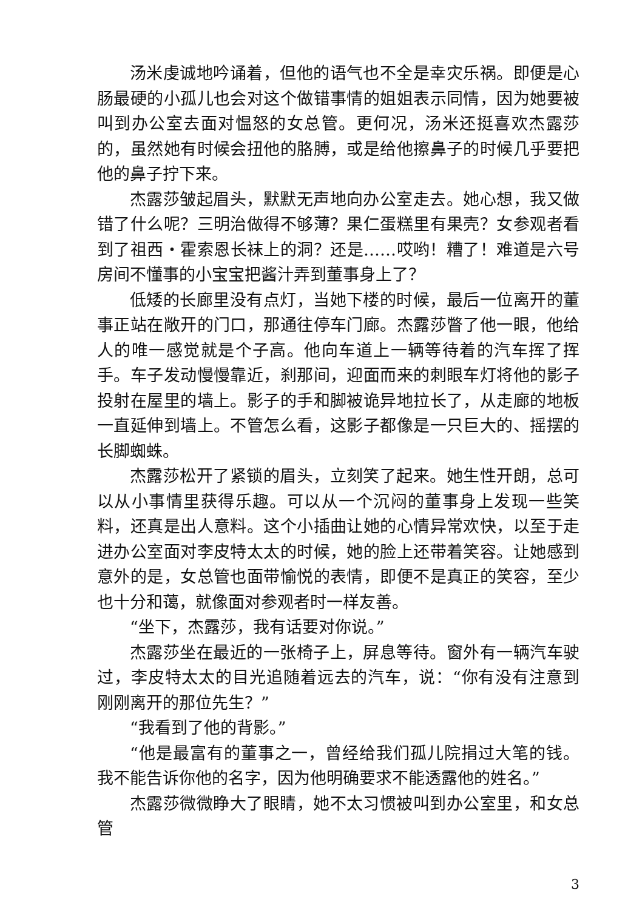汤米虔诚地吟诵着，但他的语气也不全是幸灾乐祸。即便是心肠最硬的小孤儿也会对这个做错事情的姐姐表示同情，因为她要被叫到办公室去面对愠怒的女总管。更何况，汤米还挺喜欢杰露莎的，虽然她有时候会扭他的胳膊，或是给他擦鼻子的时候几乎要把他的鼻子拧下来。
杰露莎皱起眉头，默默无声地向办公室走去。她心想，我又做错了什么呢？三明治做得不够薄？果仁蛋糕里有果壳？女参观者看到了祖西・霍索恩长袜上的洞？还是……哎哟！糟了！难道是六号房间不懂事的小宝宝把酱汁弄到董事身上了？
低矮的长廊里没有点灯，当她下楼的时候，最后一位离开的董事正站在敞开的门口，那通往停车门廊。杰露莎瞥了他一眼，他给人的唯一感觉就是个子高。他向车道上一辆等待着的汽车挥了挥手。车子发动慢慢靠近，刹那间，迎面而来的刺眼车灯将他的影子投射在屋里的墙上。影子的手和脚被诡异地拉长了，从走廊的地板一直延伸到墙上。不管怎么看，这影子都像是一只巨大的、摇摆的长脚蜘蛛。
杰露莎松开了紧锁的眉头，立刻笑了起来。她生性开朗，总可以从小事情里获得乐趣。可以从一个沉闷的董事身上发现一些笑料，还真是出人意料。这个小插曲让她的心情异常欢快，以至于走进办公室面对李皮特太太的时候，她的脸上还带着笑容。让她感到意外的是，女总管也面带愉悦的表情，即便不是真正的笑容，至少也十分和蔼，就像面对参观者时一样友善。
“坐下，杰露莎，我有话要对你说。”
杰露莎坐在最近的一张椅子上，屏息等待。窗外有一辆汽车驶过，李皮特太太的目光追随着远去的汽车，说：“你有没有注意到刚刚离开的那位先生？”
“我看到了他的背影。”
“他是最富有的董事之一，曾经给我们孤儿院捐过大笔的钱。我不能告诉你他的名字，因为他明确要求不能透露他的姓名。”
杰露莎微微睁大了眼睛，她不太习惯被叫到办公室里，和女总管
3